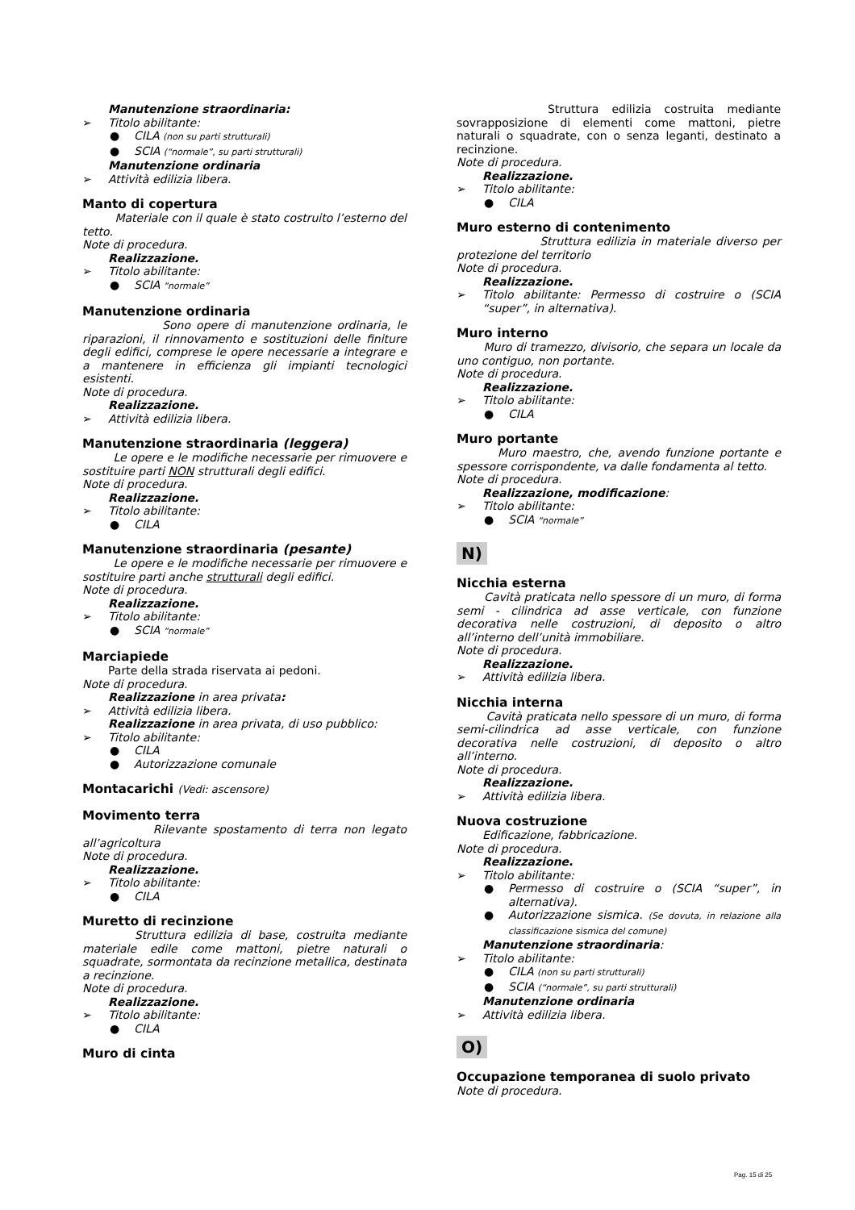Manutenzione straordinaria:
➢ Titolo abilitante:
● CILA (non su parti strutturali)
● SCIA (“normale”, su parti strutturali)
Manutenzione ordinaria
➢ Attività edilizia libera.
Manto di copertura
Materiale con il quale è stato costruito l’esterno del tetto.
Note di procedura.
Realizzazione.
➢ Titolo abilitante:
● SCIA “normale”
Manutenzione ordinaria
Sono opere di manutenzione ordinaria, le riparazioni, il rinnovamento e sostituzioni delle finiture degli edifici, comprese le opere necessarie a integrare e a mantenere in efficienza gli impianti tecnologici esistenti.
Note di procedura.
Realizzazione.
➢ Attività edilizia libera.
Manutenzione straordinaria (leggera)
Le opere e le modifiche necessarie per rimuovere e sostituire parti NON strutturali degli edifici.
Note di procedura.
Realizzazione.
➢ Titolo abilitante:
● CILA
Manutenzione straordinaria (pesante)
Le opere e le modifiche necessarie per rimuovere e sostituire parti anche strutturali degli edifici.
Note di procedura.
Realizzazione.
➢ Titolo abilitante:
● SCIA “normale”
Marciapiede
Parte della strada riservata ai pedoni.
Note di procedura.
Realizzazione in area privata:
➢ Attività edilizia libera.
Realizzazione in area privata, di uso pubblico:
➢ Titolo abilitante:
● CILA
● Autorizzazione comunale
Montacarichi (Vedi: ascensore)
Movimento terra
Rilevante spostamento di terra non legato all’agricoltura
Note di procedura.
Realizzazione.
➢ Titolo abilitante:
● CILA
Muretto di recinzione
Struttura edilizia di base, costruita mediante materiale edile come mattoni, pietre naturali o squadrate, sormontata da recinzione metallica, destinata a recinzione.
Note di procedura.
Realizzazione.
➢ Titolo abilitante:
● CILA
Muro di cinta
Struttura edilizia costruita mediante sovrapposizione di elementi come mattoni, pietre naturali o squadrate, con o senza leganti, destinato a recinzione.
Note di procedura.
Realizzazione.
➢ Titolo abilitante:
● CILA
Muro esterno di contenimento
Struttura edilizia in materiale diverso per protezione del territorio
Note di procedura.
Realizzazione.
➢ Titolo abilitante: Permesso di costruire o (SCIA “super”, in alternativa).
Muro interno
Muro di tramezzo, divisorio, che separa un locale da uno contiguo, non portante.
Note di procedura.
Realizzazione.
➢ Titolo abilitante:
● CILA
Muro portante
Muro maestro, che, avendo funzione portante e spessore corrispondente, va dalle fondamenta al tetto.
Note di procedura.
Realizzazione, modificazione:
➢ Titolo abilitante:
● SCIA “normale”
N)
Nicchia esterna
Cavità praticata nello spessore di un muro, di forma semi - cilindrica ad asse verticale, con funzione decorativa nelle costruzioni, di deposito o altro all’interno dell’unità immobiliare.
Note di procedura.
Realizzazione.
➢ Attività edilizia libera.
Nicchia interna
Cavità praticata nello spessore di un muro, di forma semi-cilindrica ad asse verticale, con funzione decorativa nelle costruzioni, di deposito o altro all’interno.
Note di procedura.
Realizzazione.
➢ Attività edilizia libera.
Nuova costruzione
Edificazione, fabbricazione.
Note di procedura.
Realizzazione.
➢ Titolo abilitante:
● Permesso di costruire o (SCIA “super”, in alternativa).
● Autorizzazione sismica. (Se dovuta, in relazione alla classificazione sismica del comune)
Manutenzione straordinaria:
➢ Titolo abilitante:
● CILA (non su parti strutturali)
● SCIA (“normale”, su parti strutturali)
Manutenzione ordinaria
➢ Attività edilizia libera.
O)
Occupazione temporanea di suolo privato
Note di procedura.
Pag. 15 di 25